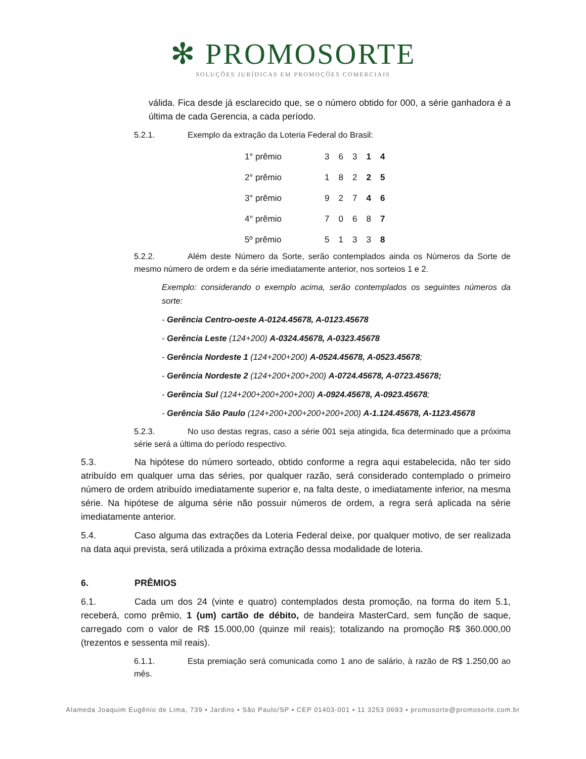✻ PROMOSORTE
SOLUÇÕES JURÍDICAS EM PROMOÇÕES COMERCIAIS
válida. Fica desde já esclarecido que, se o número obtido for 000, a série ganhadora é a última de cada Gerencia, a cada período.
5.2.1. Exemplo da extração da Loteria Federal do Brasil:
| 1° prêmio | 3 | 6 | 3 | 1 | 4 |
| 2° prêmio | 1 | 8 | 2 | 2 | 5 |
| 3° prêmio | 9 | 2 | 7 | 4 | 6 |
| 4° prêmio | 7 | 0 | 6 | 8 | 7 |
| 5º prêmio | 5 | 1 | 3 | 3 | 8 |
5.2.2. Além deste Número da Sorte, serão contemplados ainda os Números da Sorte de mesmo número de ordem e da série imediatamente anterior, nos sorteios 1 e 2.
Exemplo: considerando o exemplo acima, serão contemplados os seguintes números da sorte:
- Gerência Centro-oeste A-0124.45678, A-0123.45678
- Gerência Leste (124+200) A-0324.45678, A-0323.45678
- Gerência Nordeste 1 (124+200+200) A-0524.45678, A-0523.45678;
- Gerência Nordeste 2 (124+200+200+200) A-0724.45678, A-0723.45678;
- Gerência Sul (124+200+200+200+200) A-0924.45678, A-0923.45678;
- Gerência São Paulo (124+200+200+200+200+200) A-1.124.45678, A-1123.45678
5.2.3. No uso destas regras, caso a série 001 seja atingida, fica determinado que a próxima série será a última do período respectivo.
5.3. Na hipótese do número sorteado, obtido conforme a regra aqui estabelecida, não ter sido atribuído em qualquer uma das séries, por qualquer razão, será considerado contemplado o primeiro número de ordem atribuído imediatamente superior e, na falta deste, o imediatamente inferior, na mesma série. Na hipótese de alguma série não possuir números de ordem, a regra será aplicada na série imediatamente anterior.
5.4. Caso alguma das extrações da Loteria Federal deixe, por qualquer motivo, de ser realizada na data aqui prevista, será utilizada a próxima extração dessa modalidade de loteria.
6. PRÊMIOS
6.1. Cada um dos 24 (vinte e quatro) contemplados desta promoção, na forma do item 5.1, receberá, como prêmio, 1 (um) cartão de débito, de bandeira MasterCard, sem função de saque, carregado com o valor de R$ 15.000,00 (quinze mil reais); totalizando na promoção R$ 360.000,00 (trezentos e sessenta mil reais).
6.1.1. Esta premiação será comunicada como 1 ano de salário, à razão de R$ 1.250,00 ao mês.
Alameda Joaquim Eugênio de Lima, 739 ▪ Jardins ▪ São Paulo/SP ▪ CEP 01403-001 ▪ 11 3253 0693 ▪ promosorte@promosorte.com.br